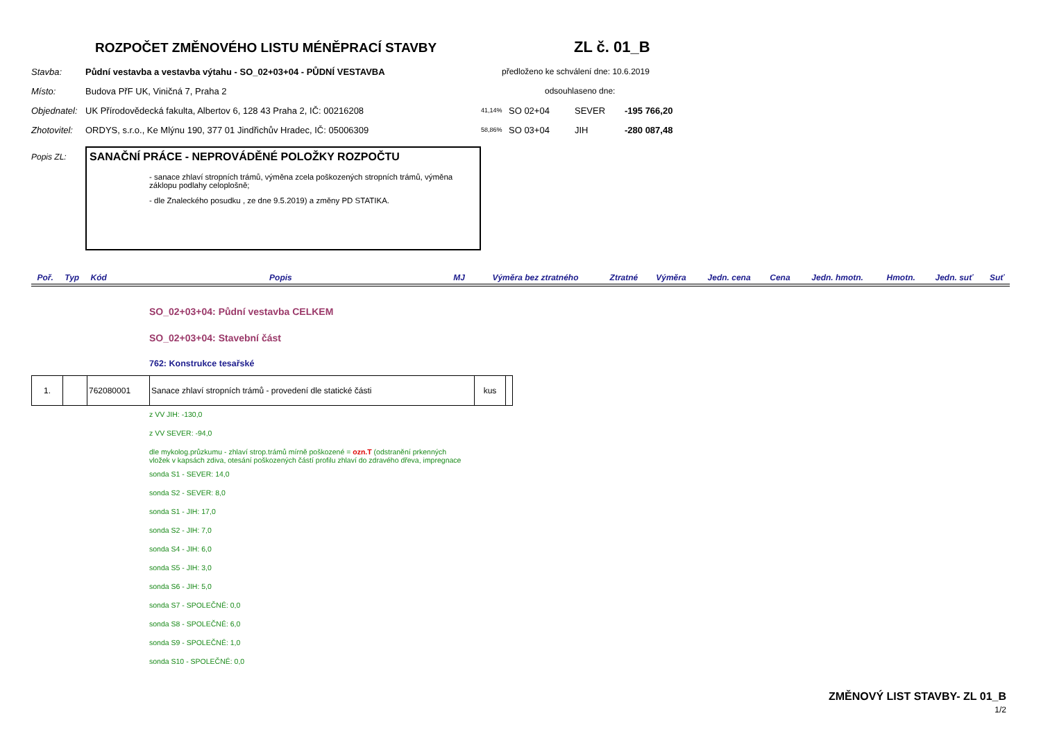ROZPOČET ZMĚNOVÉHO LISTU MÉNĚPRACÍ STAVBY
ZL č. 01_B
Stavba: Půdní vestavba a vestavba výtahu - SO_02+03+04 - PŮDNÍ VESTAVBA předloženo ke schválení dne: 10.6.2019
Místo: Budova PřF UK, Viničná 7, Praha 2 odsouhlaseno dne:
Objednatel: UK Přírodovědecká fakulta, Albertov 6, 128 43 Praha 2, IČ: 00216208 41,14% SO 02+04 SEVER -195 766,20
Zhotovitel: ORDYS, s.r.o., Ke Mlýnu 190, 377 01 Jindřichův Hradec, IČ: 05006309 58,86% SO 03+04 JIH -280 087,48
Popis ZL:
SANAČNÍ PRÁCE - NEPROVÁDĚNÉ POLOŽKY ROZPOČTU
- sanace zhlaví stropních trámů, výměna zcela poškozených stropních trámů, výměna záklopu podlahy celoplošně;
- dle Znaleckého posudku , ze dne 9.5.2019) a změny PD STATIKA.
| Poř. | Typ | Kód | Popis | MJ | Výměra bez ztratného | Ztratné | Výměra | Jedn. cena | Cena | Jedn. hmotn. | Hmotn. | Jedn. suť | Suť |
| --- | --- | --- | --- | --- | --- | --- | --- | --- | --- | --- | --- | --- | --- |
SO_02+03+04: Půdní vestavba CELKEM
SO_02+03+04: Stavební část
762: Konstrukce tesařské
| 1. | | 762080001 | Sanace zhlaví stropních trámů - provedení dle statické části | kus | |
z VV JIH: -130,0
z VV SEVER: -94,0
dle mykolog.průzkumu - zhlaví strop.trámů mírně poškozené = ozn.T (odstranění prkenných
vložek v kapsách zdiva, otesání poškozených částí profilu zhlaví do zdravého dřeva, impregnace
sonda S1 - SEVER: 14,0
sonda S2 - SEVER: 8,0
sonda S1 - JIH: 17,0
sonda S2 - JIH: 7,0
sonda S4 - JIH: 6,0
sonda S5 - JIH: 3,0
sonda S6 - JIH: 5,0
sonda S7 - SPOLEČNÉ: 0,0
sonda S8 - SPOLEČNÉ: 6,0
sonda S9 - SPOLEČNÉ: 1,0
sonda S10 - SPOLEČNÉ: 0,0
ZMĚNOVÝ LIST STAVBY- ZL 01_B
1/2